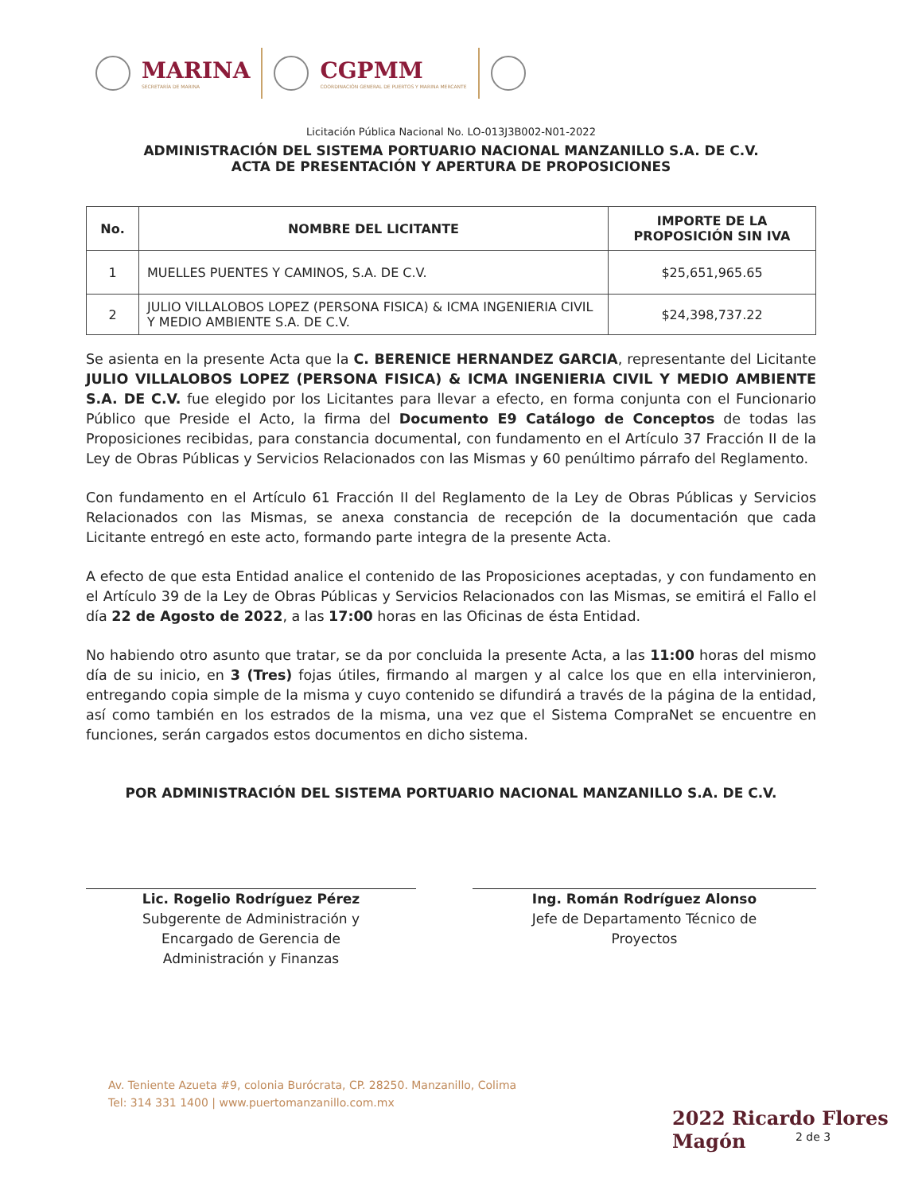MARINA
SECRETARÍA DE MARINA
CGPMM
COORDINACIÓN GENERAL DE PUERTOS Y MARINA MERCANTE
Licitación Pública Nacional No. LO-013J3B002-N01-2022
ADMINISTRACIÓN DEL SISTEMA PORTUARIO NACIONAL MANZANILLO S.A. DE C.V.
ACTA DE PRESENTACIÓN Y APERTURA DE PROPOSICIONES
| No. | NOMBRE DEL LICITANTE | IMPORTE DE LA PROPOSICIÓN SIN IVA |
| --- | --- | --- |
| 1 | MUELLES PUENTES Y CAMINOS, S.A. DE C.V. | $25,651,965.65 |
| 2 | JULIO VILLALOBOS LOPEZ (PERSONA FISICA) & ICMA INGENIERIA CIVIL Y MEDIO AMBIENTE S.A. DE C.V. | $24,398,737.22 |
Se asienta en la presente Acta que la C. BERENICE HERNANDEZ GARCIA, representante del Licitante JULIO VILLALOBOS LOPEZ (PERSONA FISICA) & ICMA INGENIERIA CIVIL Y MEDIO AMBIENTE S.A. DE C.V. fue elegido por los Licitantes para llevar a efecto, en forma conjunta con el Funcionario Público que Preside el Acto, la firma del Documento E9 Catálogo de Conceptos de todas las Proposiciones recibidas, para constancia documental, con fundamento en el Artículo 37 Fracción II de la Ley de Obras Públicas y Servicios Relacionados con las Mismas y 60 penúltimo párrafo del Reglamento.
Con fundamento en el Artículo 61 Fracción II del Reglamento de la Ley de Obras Públicas y Servicios Relacionados con las Mismas, se anexa constancia de recepción de la documentación que cada Licitante entregó en este acto, formando parte integra de la presente Acta.
A efecto de que esta Entidad analice el contenido de las Proposiciones aceptadas, y con fundamento en el Artículo 39 de la Ley de Obras Públicas y Servicios Relacionados con las Mismas, se emitirá el Fallo el día 22 de Agosto de 2022, a las 17:00 horas en las Oficinas de ésta Entidad.
No habiendo otro asunto que tratar, se da por concluida la presente Acta, a las 11:00 horas del mismo día de su inicio, en 3 (Tres) fojas útiles, firmando al margen y al calce los que en ella intervinieron, entregando copia simple de la misma y cuyo contenido se difundirá a través de la página de la entidad, así como también en los estrados de la misma, una vez que el Sistema CompraNet se encuentre en funciones, serán cargados estos documentos en dicho sistema.
POR ADMINISTRACIÓN DEL SISTEMA PORTUARIO NACIONAL MANZANILLO S.A. DE C.V.
Lic. Rogelio Rodríguez Pérez
Subgerente de Administración y
Encargado de Gerencia de
Administración y Finanzas
Ing. Román Rodríguez Alonso
Jefe de Departamento Técnico de
Proyectos
Av. Teniente Azueta #9, colonia Burócrata, CP. 28250. Manzanillo, Colima
Tel: 314 331 1400 | www.puertomanzanillo.com.mx
2022 Ricardo Flores Magón
2 de 3